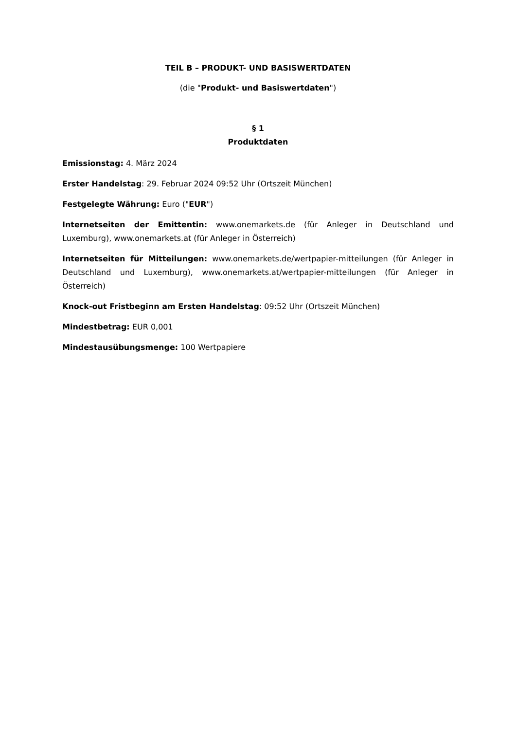TEIL B – PRODUKT- UND BASISWERTDATEN
(die "Produkt- und Basiswertdaten")
§ 1
Produktdaten
Emissionstag: 4. März 2024
Erster Handelstag: 29. Februar 2024 09:52 Uhr (Ortszeit München)
Festgelegte Währung: Euro ("EUR")
Internetseiten der Emittentin: www.onemarkets.de (für Anleger in Deutschland und Luxemburg), www.onemarkets.at (für Anleger in Österreich)
Internetseiten für Mitteilungen: www.onemarkets.de/wertpapier-mitteilungen (für Anleger in Deutschland und Luxemburg), www.onemarkets.at/wertpapier-mitteilungen (für Anleger in Österreich)
Knock-out Fristbeginn am Ersten Handelstag: 09:52 Uhr (Ortszeit München)
Mindestbetrag: EUR 0,001
Mindestausübungsmenge: 100 Wertpapiere